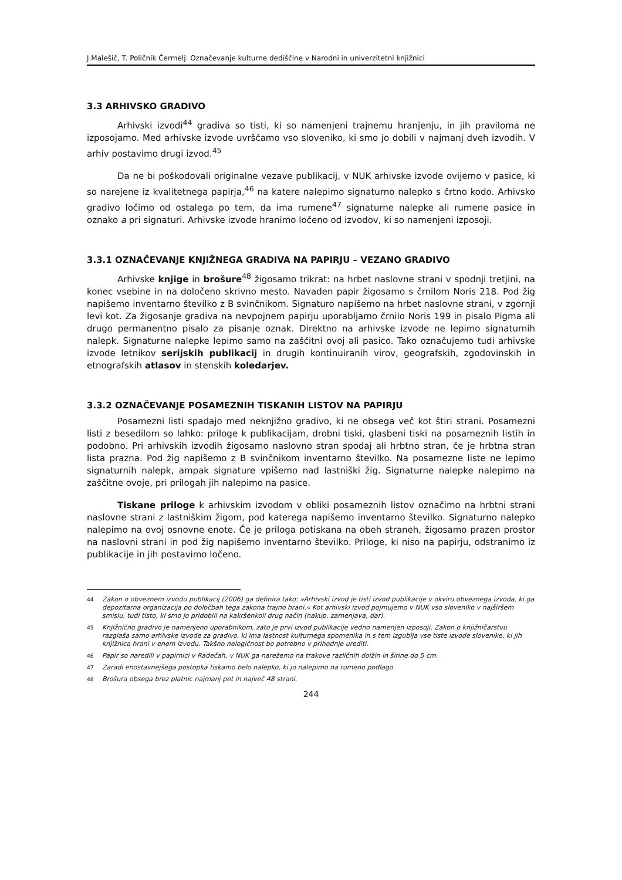J.Malešič, T. Poličnik Čermelj: Označevanje kulturne dediščine v Narodni in univerzitetni knjižnici
3.3 ARHIVSKO GRADIVO
Arhivski izvodi<sup>44</sup> gradiva so tisti, ki so namenjeni trajnemu hranjenju, in jih praviloma ne izposojamo. Med arhivske izvode uvrščamo vso sloveniko, ki smo jo dobili v najmanj dveh izvodih. V arhiv postavimo drugi izvod.<sup>45</sup>
Da ne bi poškodovali originalne vezave publikacij, v NUK arhivske izvode ovijemo v pasice, ki so narejene iz kvalitetnega papirja,<sup>46</sup> na katere nalepimo signaturno nalepko s črtno kodo. Arhivsko gradivo ločimo od ostalega po tem, da ima rumene<sup>47</sup> signaturne nalepke ali rumene pasice in oznako a pri signaturi. Arhivske izvode hranimo ločeno od izvodov, ki so namenjeni izposoji.
3.3.1 OZNAČEVANJE KNJIŽNEGA GRADIVA NA PAPIRJU – VEZANO GRADIVO
Arhivske knjige in brošure<sup>48</sup> žigosamo trikrat: na hrbet naslovne strani v spodnji tretjini, na konec vsebine in na določeno skrivno mesto. Navaden papir žigosamo s črnilom Noris 218. Pod žig napišemo inventarno številko z B svinčnikom. Signaturo napišemo na hrbet naslovne strani, v zgornji levi kot. Za žigosanje gradiva na nevpojnem papirju uporabljamo črnilo Noris 199 in pisalo Pigma ali drugo permanentno pisalo za pisanje oznak. Direktno na arhivske izvode ne lepimo signaturnih nalepk. Signaturne nalepke lepimo samo na zaščitni ovoj ali pasico. Tako označujemo tudi arhivske izvode letnikov serijskih publikacij in drugih kontinuiranih virov, geografskih, zgodovinskih in etnografskih atlasov in stenskih koledarjev.
3.3.2 OZNAČEVANJE POSAMEZNIH TISKANIH LISTOV NA PAPIRJU
Posamezni listi spadajo med neknjižno gradivo, ki ne obsega več kot štiri strani. Posamezni listi z besedilom so lahko: priloge k publikacijam, drobni tiski, glasbeni tiski na posameznih listih in podobno. Pri arhivskih izvodih žigosamo naslovno stran spodaj ali hrbtno stran, če je hrbtna stran lista prazna. Pod žig napišemo z B svinčnikom inventarno številko. Na posamezne liste ne lepimo signaturnih nalepk, ampak signature vpišemo nad lastniški žig. Signaturne nalepke nalepimo na zaščitne ovoje, pri prilogah jih nalepimo na pasice.
Tiskane priloge k arhivskim izvodom v obliki posameznih listov označimo na hrbtni strani naslovne strani z lastniškim žigom, pod katerega napišemo inventarno številko. Signaturno nalepko nalepimo na ovoj osnovne enote. Če je priloga potiskana na obeh straneh, žigosamo prazen prostor na naslovni strani in pod žig napišemo inventarno številko. Priloge, ki niso na papirju, odstranimo iz publikacije in jih postavimo ločeno.
<sup>44</sup> Zakon o obveznem izvodu publikacij (2006) ga definira tako: »Arhivski izvod je tisti izvod publikacije v okviru obveznega izvoda, ki ga depozitarna organizacija po določbah tega zakona trajno hrani.« Kot arhivski izvod pojmujemo v NUK vso sloveniko v najširšem smislu, tudi tisto, ki smo jo pridobili na kakršenkoli drug način (nakup, zamenjava, dar).
<sup>45</sup> Knjižnično gradivo je namenjeno uporabnikom, zato je prvi izvod publikacije vedno namenjen izposoji. Zakon o knjižničarstvu razglaša samo arhivske izvode za gradivo, ki ima lastnost kulturnega spomenika in s tem izgublja vse tiste izvode slovenike, ki jih knjižnica hrani v enem izvodu. Takšno nelogičnost bo potrebno v prihodnje urediti.
<sup>46</sup> Papir so naredili v papirnici v Radečah, v NUK ga narežemo na trakove različnih dolžin in širine do 5 cm.
<sup>47</sup> Zaradi enostavnejšega postopka tiskamo belo nalepko, ki jo nalepimo na rumeno podlago.
<sup>48</sup> Brošura obsega brez platnic najmanj pet in največ 48 strani.
244